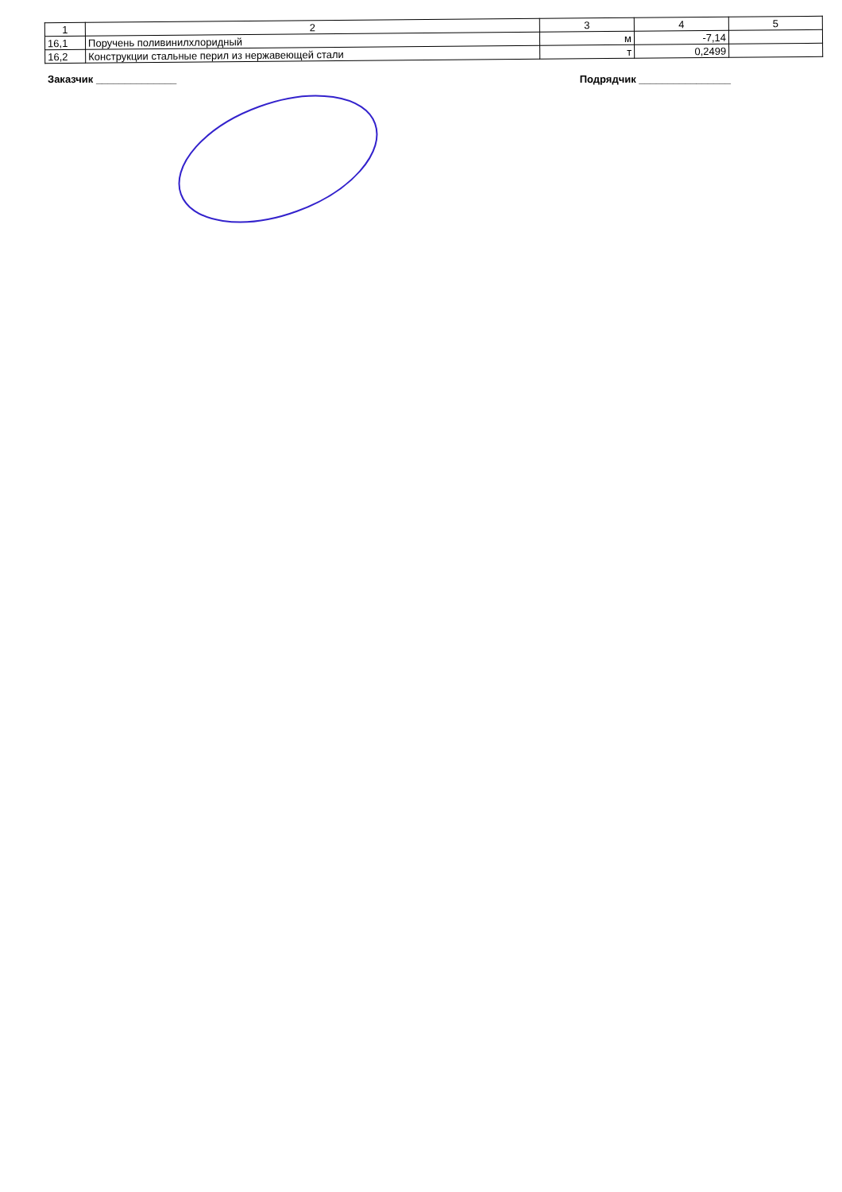| 1 | 2 | 3 | 4 | 5 |
| 16,1 | Поручень поливинилхлоридный | м | -7,14 | |
| 16,2 | Конструкции стальные перил из нержавеющей стали | т | 0,2499 | |
Заказчик ______________ Подрядчик ________________